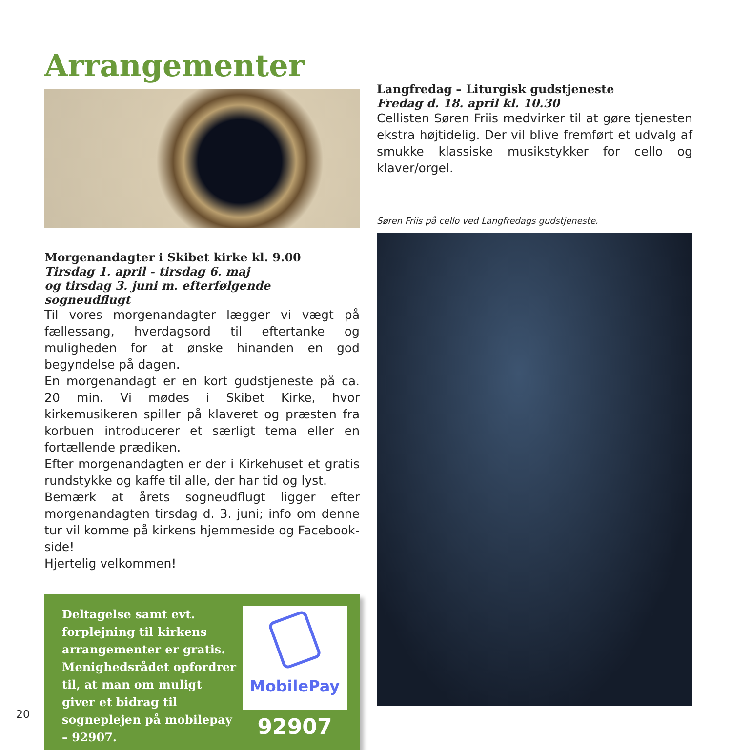Arrangementer
Morgenandagter i Skibet kirke kl. 9.00
Tirsdag 1. april - tirsdag 6. maj
og tirsdag 3. juni m. efterfølgende sogneudflugt
Til vores morgenandagter lægger vi vægt på fællessang, hverdagsord til eftertanke og muligheden for at ønske hinanden en god begyndelse på dagen.
En morgenandagt er en kort gudstjeneste på ca. 20 min. Vi mødes i Skibet Kirke, hvor kirkemusikeren spiller på klaveret og præsten fra korbuen introducerer et særligt tema eller en fortællende prædiken.
Efter morgenandagten er der i Kirkehuset et gratis rundstykke og kaffe til alle, der har tid og lyst.
Bemærk at årets sogneudflugt ligger efter morgenandagten tirsdag d. 3. juni; info om denne tur vil komme på kirkens hjemmeside og Facebook-side!
Hjertelig velkommen!
Deltagelse samt evt. forplejning til kirkens arrangementer er gratis. Menighedsrådet opfordrer til, at man om muligt giver et bidrag til sogneplejen på mobilepay – 92907.
MobilePay
92907
Langfredag – Liturgisk gudstjeneste
Fredag d. 18. april kl. 10.30
Cellisten Søren Friis medvirker til at gøre tjenesten ekstra højtidelig. Der vil blive fremført et udvalg af smukke klassiske musikstykker for cello og klaver/orgel.
Søren Friis på cello ved Langfredags gudstjeneste.
20